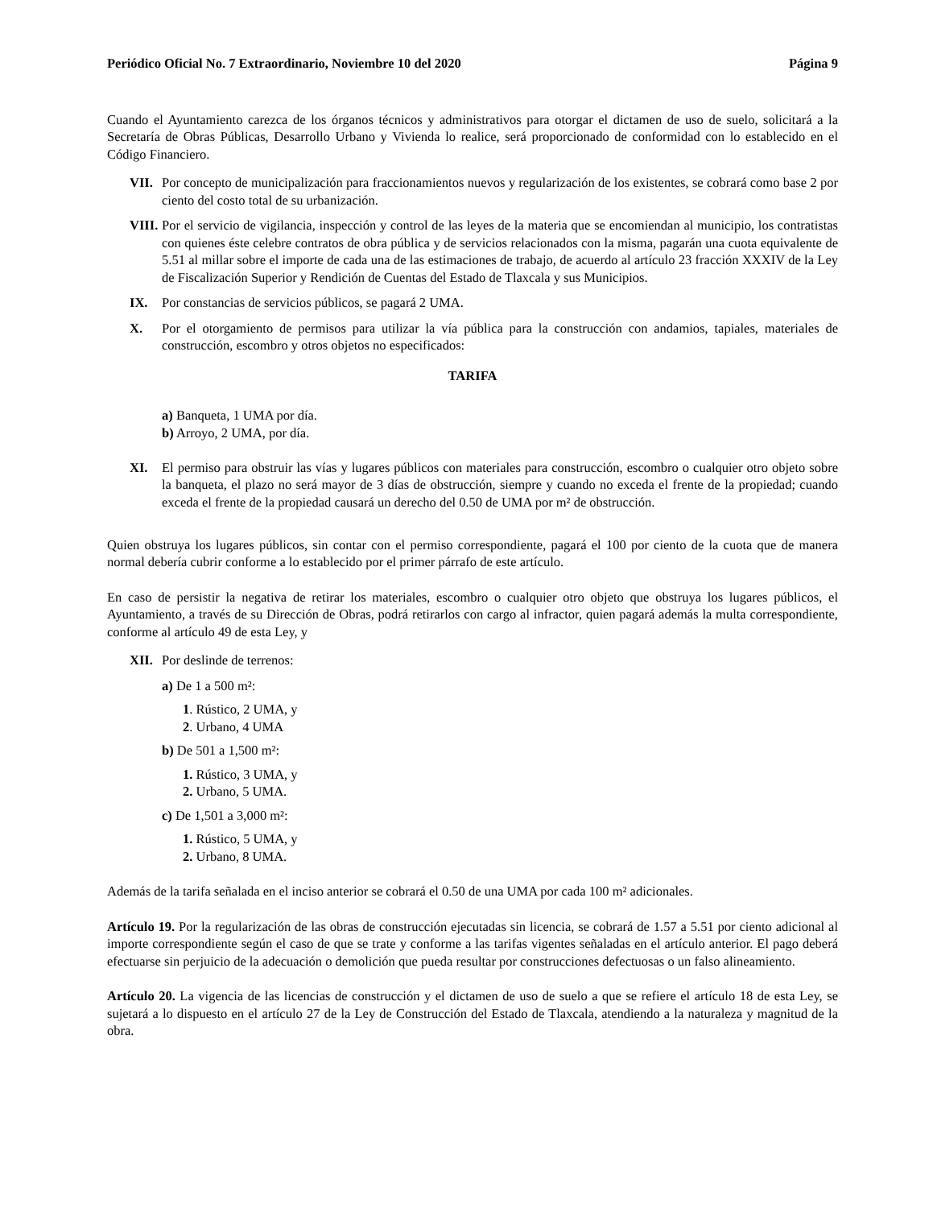Periódico Oficial No. 7 Extraordinario, Noviembre 10 del 2020 Página 9
Cuando el Ayuntamiento carezca de los órganos técnicos y administrativos para otorgar el dictamen de uso de suelo, solicitará a la Secretaría de Obras Públicas, Desarrollo Urbano y Vivienda lo realice, será proporcionado de conformidad con lo establecido en el Código Financiero.
VII. Por concepto de municipalización para fraccionamientos nuevos y regularización de los existentes, se cobrará como base 2 por ciento del costo total de su urbanización.
VIII. Por el servicio de vigilancia, inspección y control de las leyes de la materia que se encomiendan al municipio, los contratistas con quienes éste celebre contratos de obra pública y de servicios relacionados con la misma, pagarán una cuota equivalente de 5.51 al millar sobre el importe de cada una de las estimaciones de trabajo, de acuerdo al artículo 23 fracción XXXIV de la Ley de Fiscalización Superior y Rendición de Cuentas del Estado de Tlaxcala y sus Municipios.
IX. Por constancias de servicios públicos, se pagará 2 UMA.
X. Por el otorgamiento de permisos para utilizar la vía pública para la construcción con andamios, tapiales, materiales de construcción, escombro y otros objetos no especificados:
TARIFA
a) Banqueta, 1 UMA por día.
b) Arroyo, 2 UMA, por día.
XI. El permiso para obstruir las vías y lugares públicos con materiales para construcción, escombro o cualquier otro objeto sobre la banqueta, el plazo no será mayor de 3 días de obstrucción, siempre y cuando no exceda el frente de la propiedad; cuando exceda el frente de la propiedad causará un derecho del 0.50 de UMA por m² de obstrucción.
Quien obstruya los lugares públicos, sin contar con el permiso correspondiente, pagará el 100 por ciento de la cuota que de manera normal debería cubrir conforme a lo establecido por el primer párrafo de este artículo.
En caso de persistir la negativa de retirar los materiales, escombro o cualquier otro objeto que obstruya los lugares públicos, el Ayuntamiento, a través de su Dirección de Obras, podrá retirarlos con cargo al infractor, quien pagará además la multa correspondiente, conforme al artículo 49 de esta Ley, y
XII. Por deslinde de terrenos:
a) De 1 a 500 m²:
1. Rústico, 2 UMA, y
2. Urbano, 4 UMA
b) De 501 a 1,500 m²:
1. Rústico, 3 UMA, y
2. Urbano, 5 UMA.
c) De 1,501 a 3,000 m²:
1. Rústico, 5 UMA, y
2. Urbano, 8 UMA.
Además de la tarifa señalada en el inciso anterior se cobrará el 0.50 de una UMA por cada 100 m² adicionales.
Artículo 19. Por la regularización de las obras de construcción ejecutadas sin licencia, se cobrará de 1.57 a 5.51 por ciento adicional al importe correspondiente según el caso de que se trate y conforme a las tarifas vigentes señaladas en el artículo anterior. El pago deberá efectuarse sin perjuicio de la adecuación o demolición que pueda resultar por construcciones defectuosas o un falso alineamiento.
Artículo 20. La vigencia de las licencias de construcción y el dictamen de uso de suelo a que se refiere el artículo 18 de esta Ley, se sujetará a lo dispuesto en el artículo 27 de la Ley de Construcción del Estado de Tlaxcala, atendiendo a la naturaleza y magnitud de la obra.